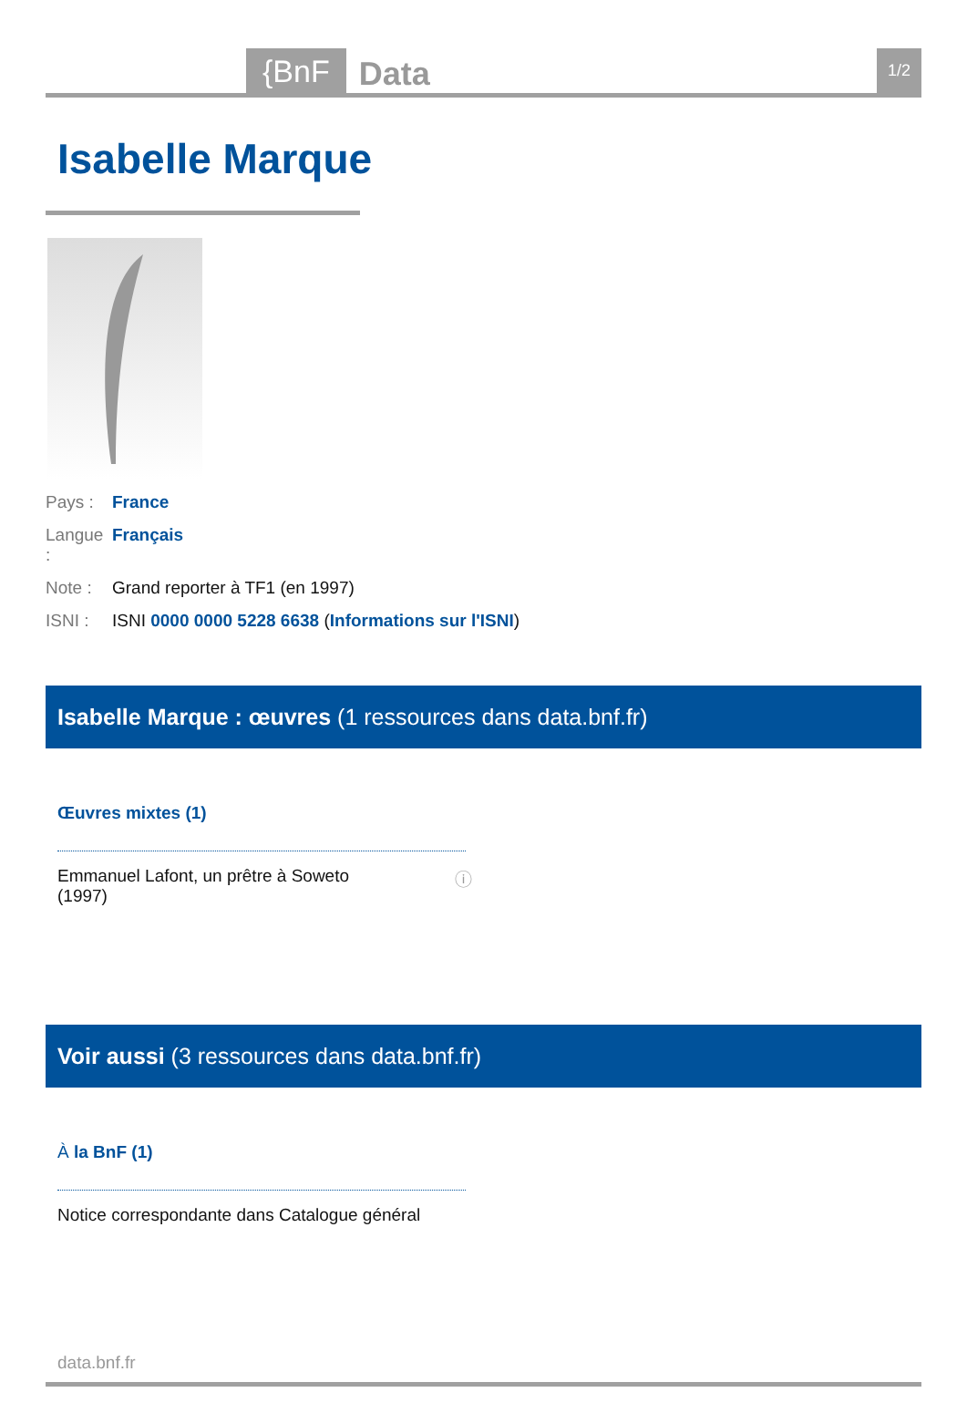{BnF Data 1/2
Isabelle Marque
Pays : France
Langue : Français
Note : Grand reporter à TF1 (en 1997)
ISNI : ISNI 0000 0000 5228 6638 (Informations sur l'ISNI)
Isabelle Marque : œuvres (1 ressources dans data.bnf.fr)
Œuvres mixtes (1)
Emmanuel Lafont, un prêtre à Soweto
(1997) ⓘ
Voir aussi (3 ressources dans data.bnf.fr)
À la BnF (1)
Notice correspondante dans Catalogue général
data.bnf.fr